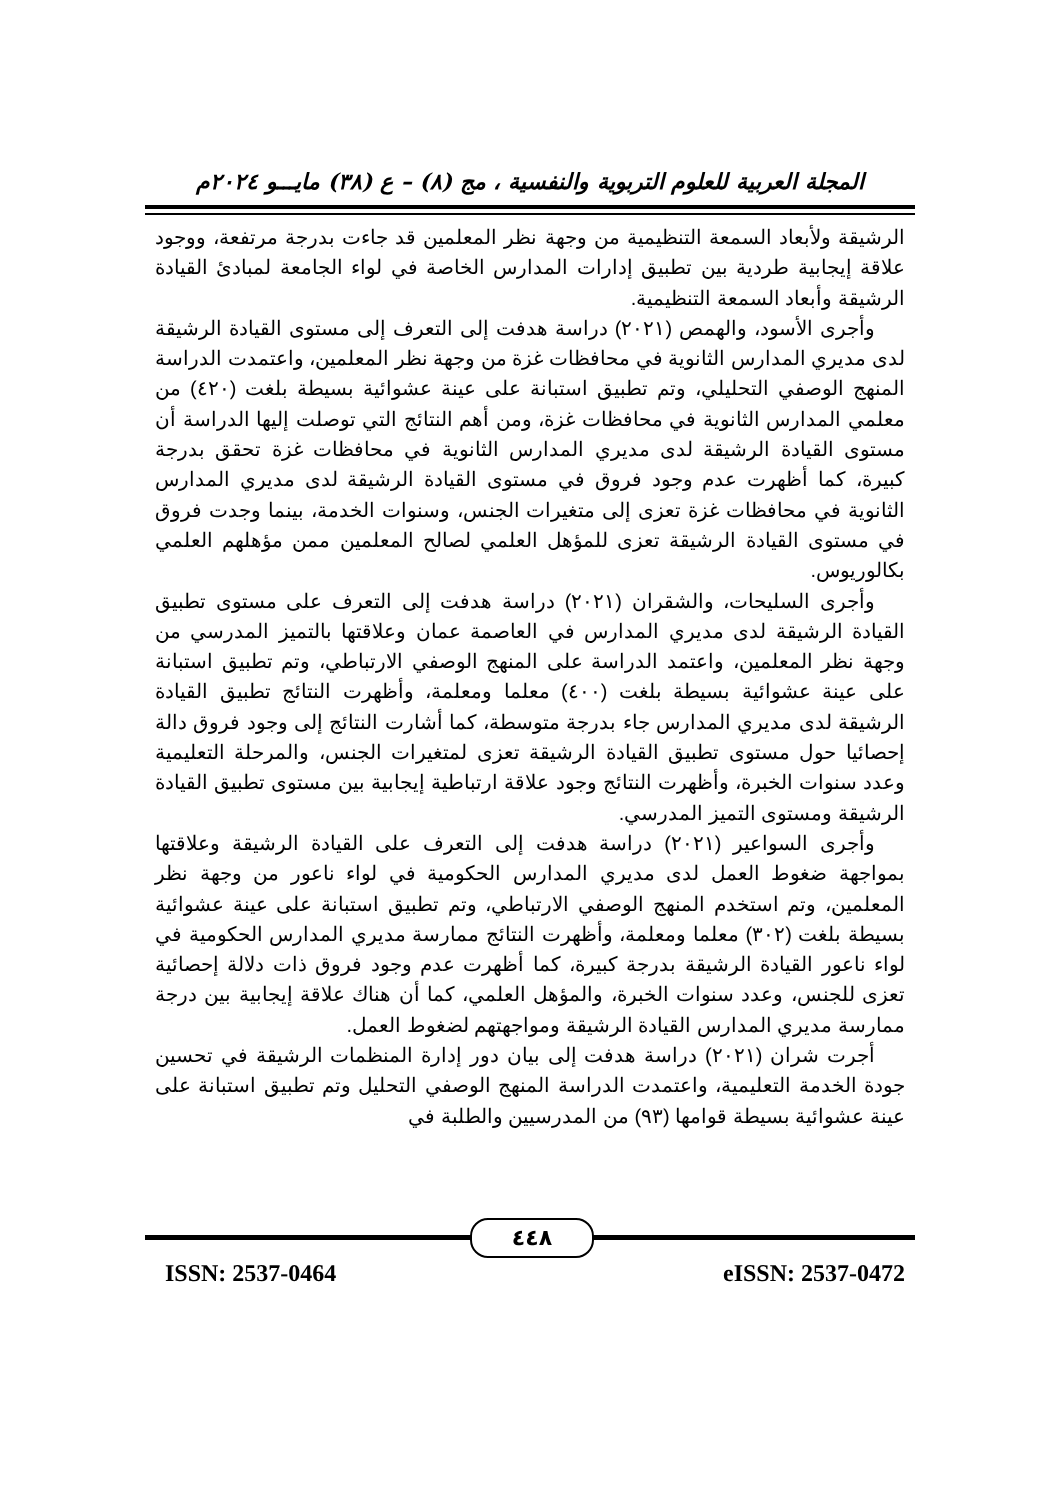المجلة العربية للعلوم التربوية والنفسية ، مج (٨) – ع (٣٨) مايـــو ٢٠٢٤م
الرشيقة ولأبعاد السمعة التنظيمية من وجهة نظر المعلمين قد جاءت بدرجة مرتفعة، ووجود علاقة إيجابية طردية بين تطبيق إدارات المدارس الخاصة في لواء الجامعة لمبادئ القيادة الرشيقة وأبعاد السمعة التنظيمية.
وأجرى الأسود، والهمص (٢٠٢١) دراسة هدفت إلى التعرف إلى مستوى القيادة الرشيقة لدى مديري المدارس الثانوية في محافظات غزة من وجهة نظر المعلمين، واعتمدت الدراسة المنهج الوصفي التحليلي، وتم تطبيق استبانة على عينة عشوائية بسيطة بلغت (٤٢٠) من معلمي المدارس الثانوية في محافظات غزة، ومن أهم النتائج التي توصلت إليها الدراسة أن مستوى القيادة الرشيقة لدى مديري المدارس الثانوية في محافظات غزة تحقق بدرجة كبيرة، كما أظهرت عدم وجود فروق في مستوى القيادة الرشيقة لدى مديري المدارس الثانوية في محافظات غزة تعزى إلى متغيرات الجنس، وسنوات الخدمة، بينما وجدت فروق في مستوى القيادة الرشيقة تعزى للمؤهل العلمي لصالح المعلمين ممن مؤهلهم العلمي بكالوريوس.
وأجرى السليحات، والشقران (٢٠٢١) دراسة هدفت إلى التعرف على مستوى تطبيق القيادة الرشيقة لدى مديري المدارس في العاصمة عمان وعلاقتها بالتميز المدرسي من وجهة نظر المعلمين، واعتمد الدراسة على المنهج الوصفي الارتباطي، وتم تطبيق استبانة على عينة عشوائية بسيطة بلغت (٤٠٠) معلما ومعلمة، وأظهرت النتائج تطبيق القيادة الرشيقة لدى مديري المدارس جاء بدرجة متوسطة، كما أشارت النتائج إلى وجود فروق دالة إحصائيا حول مستوى تطبيق القيادة الرشيقة تعزى لمتغيرات الجنس، والمرحلة التعليمية وعدد سنوات الخبرة، وأظهرت النتائج وجود علاقة ارتباطية إيجابية بين مستوى تطبيق القيادة الرشيقة ومستوى التميز المدرسي.
وأجرى السواعير (٢٠٢١) دراسة هدفت إلى التعرف على القيادة الرشيقة وعلاقتها بمواجهة ضغوط العمل لدى مديري المدارس الحكومية في لواء ناعور من وجهة نظر المعلمين، وتم استخدم المنهج الوصفي الارتباطي، وتم تطبيق استبانة على عينة عشوائية بسيطة بلغت (٣٠٢) معلما ومعلمة، وأظهرت النتائج ممارسة مديري المدارس الحكومية في لواء ناعور القيادة الرشيقة بدرجة كبيرة، كما أظهرت عدم وجود فروق ذات دلالة إحصائية تعزى للجنس، وعدد سنوات الخبرة، والمؤهل العلمي، كما أن هناك علاقة إيجابية بين درجة ممارسة مديري المدارس القيادة الرشيقة ومواجهتهم لضغوط العمل.
أجرت شران (٢٠٢١) دراسة هدفت إلى بيان دور إدارة المنظمات الرشيقة في تحسين جودة الخدمة التعليمية، واعتمدت الدراسة المنهج الوصفي التحليل وتم تطبيق استبانة على عينة عشوائية بسيطة قوامها (٩٣) من المدرسيين والطلبة في
٤٤٨
ISSN: 2537-0464 eISSN: 2537-0472